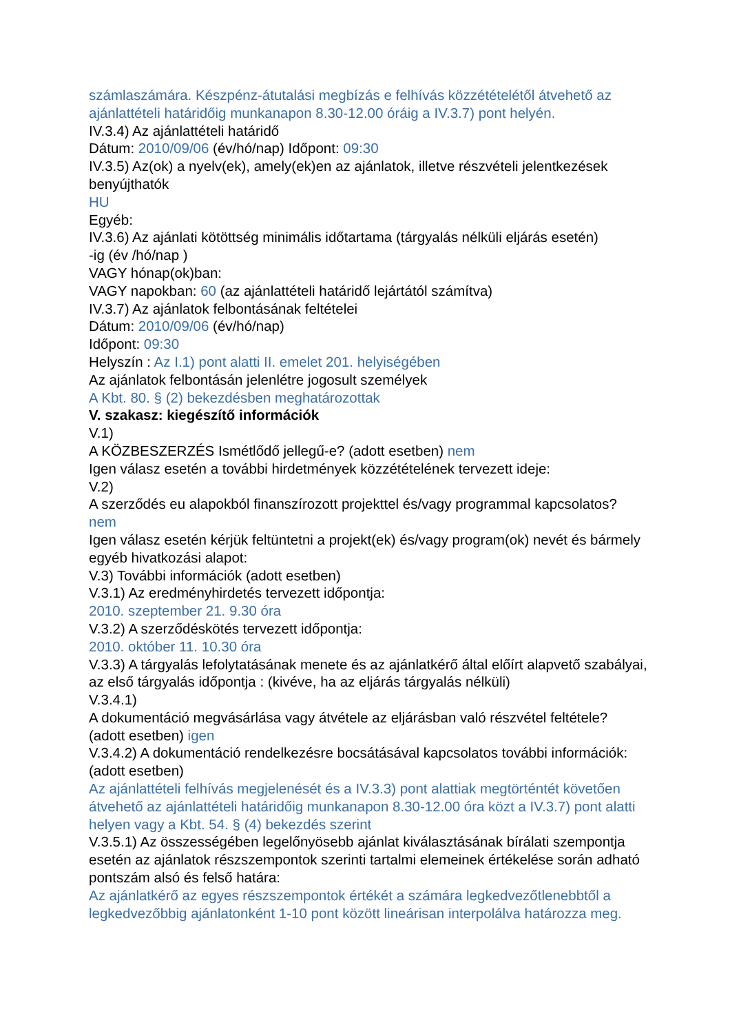számlaszámára. Készpénz-átutalási megbízás e felhívás közzétételétől átvehető az ajánlattételi határidőig munkanapon 8.30-12.00 óráig a IV.3.7) pont helyén.
IV.3.4) Az ajánlattételi határidő
Dátum: 2010/09/06 (év/hó/nap) Időpont: 09:30
IV.3.5) Az(ok) a nyelv(ek), amely(ek)en az ajánlatok, illetve részvételi jelentkezések benyújthatók
HU
Egyéb:
IV.3.6) Az ajánlati kötöttség minimális időtartama (tárgyalás nélküli eljárás esetén)
-ig (év /hó/nap )
VAGY hónap(ok)ban:
VAGY napokban: 60 (az ajánlattételi határidő lejártától számítva)
IV.3.7) Az ajánlatok felbontásának feltételei
Dátum: 2010/09/06 (év/hó/nap)
Időpont: 09:30
Helyszín : Az I.1) pont alatti II. emelet 201. helyiségében
Az ajánlatok felbontásán jelenlétre jogosult személyek
A Kbt. 80. § (2) bekezdésben meghatározottak
V. szakasz: kiegészítő információk
V.1)
A KÖZBESZERZÉS Ismétlődő jellegű-e? (adott esetben) nem
Igen válasz esetén a további hirdetmények közzétételének tervezett ideje:
V.2)
A szerződés eu alapokból finanszírozott projekttel és/vagy programmal kapcsolatos?
nem
Igen válasz esetén kérjük feltüntetni a projekt(ek) és/vagy program(ok) nevét és bármely egyéb hivatkozási alapot:
V.3) További információk (adott esetben)
V.3.1) Az eredményhirdetés tervezett időpontja:
2010. szeptember 21. 9.30 óra
V.3.2) A szerződéskötés tervezett időpontja:
2010. október 11. 10.30 óra
V.3.3) A tárgyalás lefolytatásának menete és az ajánlatkérő által előírt alapvető szabályai, az első tárgyalás időpontja : (kivéve, ha az eljárás tárgyalás nélküli)
V.3.4.1)
A dokumentáció megvásárlása vagy átvétele az eljárásban való részvétel feltétele? (adott esetben) igen
V.3.4.2) A dokumentáció rendelkezésre bocsátásával kapcsolatos további információk: (adott esetben)
Az ajánlattételi felhívás megjelenését és a IV.3.3) pont alattiak megtörténtét követően átvehető az ajánlattételi határidőig munkanapon 8.30-12.00 óra közt a IV.3.7) pont alatti helyen vagy a Kbt. 54. § (4) bekezdés szerint
V.3.5.1) Az összességében legelőnyösebb ajánlat kiválasztásának bírálati szempontja esetén az ajánlatok részszempontok szerinti tartalmi elemeinek értékelése során adható pontszám alsó és felső határa:
Az ajánlatkérő az egyes részszempontok értékét a számára legkedvezőtlenebbtől a legkedvezőbbig ajánlatonként 1-10 pont között lineárisan interpolálva határozza meg.